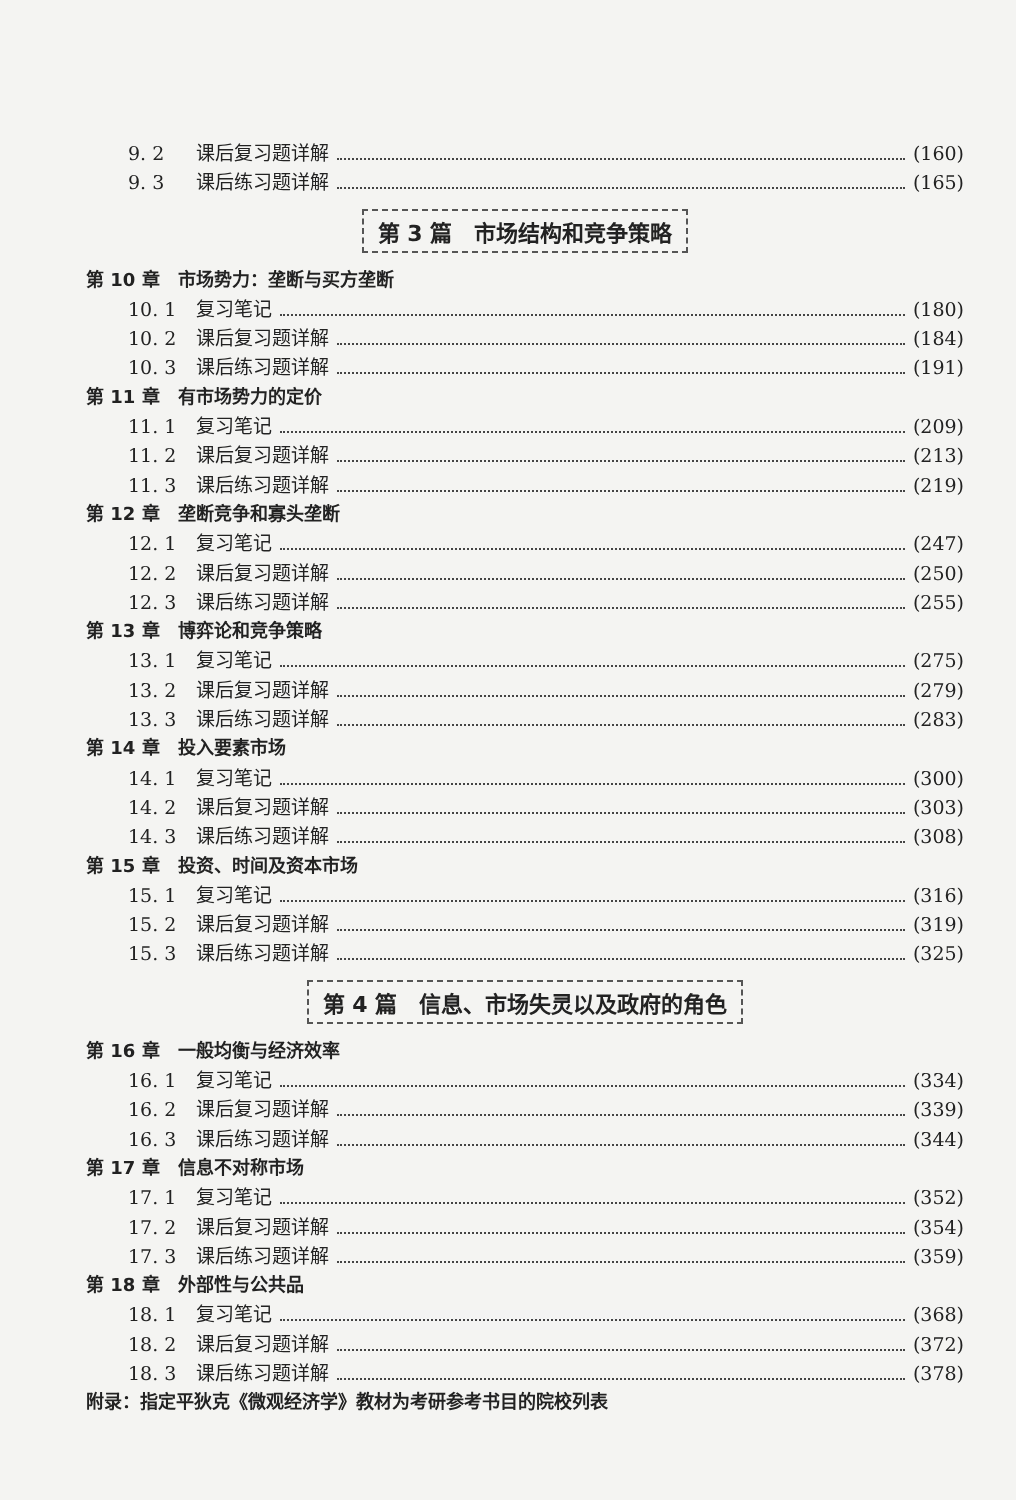9. 2 课后复习题详解 (160)
9. 3 课后练习题详解 (165)
第 3 篇　市场结构和竞争策略
第 10 章　市场势力：垄断与买方垄断
10. 1 复习笔记 (180)
10. 2 课后复习题详解 (184)
10. 3 课后练习题详解 (191)
第 11 章　有市场势力的定价
11. 1 复习笔记 (209)
11. 2 课后复习题详解 (213)
11. 3 课后练习题详解 (219)
第 12 章　垄断竞争和寡头垄断
12. 1 复习笔记 (247)
12. 2 课后复习题详解 (250)
12. 3 课后练习题详解 (255)
第 13 章　博弈论和竞争策略
13. 1 复习笔记 (275)
13. 2 课后复习题详解 (279)
13. 3 课后练习题详解 (283)
第 14 章　投入要素市场
14. 1 复习笔记 (300)
14. 2 课后复习题详解 (303)
14. 3 课后练习题详解 (308)
第 15 章　投资、时间及资本市场
15. 1 复习笔记 (316)
15. 2 课后复习题详解 (319)
15. 3 课后练习题详解 (325)
第 4 篇　信息、市场失灵以及政府的角色
第 16 章　一般均衡与经济效率
16. 1 复习笔记 (334)
16. 2 课后复习题详解 (339)
16. 3 课后练习题详解 (344)
第 17 章　信息不对称市场
17. 1 复习笔记 (352)
17. 2 课后复习题详解 (354)
17. 3 课后练习题详解 (359)
第 18 章　外部性与公共品
18. 1 复习笔记 (368)
18. 2 课后复习题详解 (372)
18. 3 课后练习题详解 (378)
附录：指定平狄克《微观经济学》教材为考研参考书目的院校列表